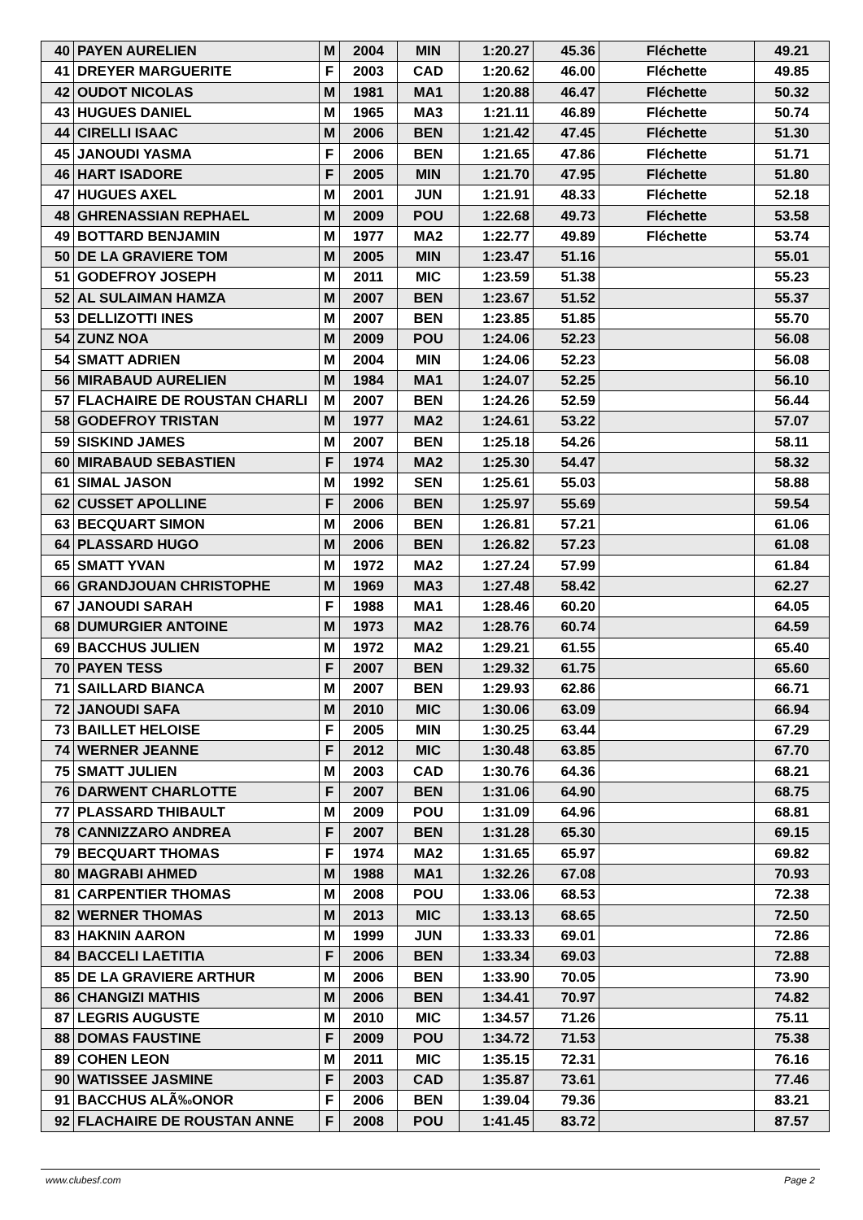| 40 | PAYEN AURELIEN | M | 2004 | MIN | 1:20.27 | 45.36 | Fléchette | 49.21 |
| 41 | DREYER MARGUERITE | F | 2003 | CAD | 1:20.62 | 46.00 | Fléchette | 49.85 |
| 42 | OUDOT NICOLAS | M | 1981 | MA1 | 1:20.88 | 46.47 | Fléchette | 50.32 |
| 43 | HUGUES DANIEL | M | 1965 | MA3 | 1:21.11 | 46.89 | Fléchette | 50.74 |
| 44 | CIRELLI ISAAC | M | 2006 | BEN | 1:21.42 | 47.45 | Fléchette | 51.30 |
| 45 | JANOUDI YASMA | F | 2006 | BEN | 1:21.65 | 47.86 | Fléchette | 51.71 |
| 46 | HART ISADORE | F | 2005 | MIN | 1:21.70 | 47.95 | Fléchette | 51.80 |
| 47 | HUGUES AXEL | M | 2001 | JUN | 1:21.91 | 48.33 | Fléchette | 52.18 |
| 48 | GHRENASSIAN REPHAEL | M | 2009 | POU | 1:22.68 | 49.73 | Fléchette | 53.58 |
| 49 | BOTTARD BENJAMIN | M | 1977 | MA2 | 1:22.77 | 49.89 | Fléchette | 53.74 |
| 50 | DE LA GRAVIERE TOM | M | 2005 | MIN | 1:23.47 | 51.16 | | 55.01 |
| 51 | GODEFROY JOSEPH | M | 2011 | MIC | 1:23.59 | 51.38 | | 55.23 |
| 52 | AL SULAIMAN HAMZA | M | 2007 | BEN | 1:23.67 | 51.52 | | 55.37 |
| 53 | DELLIZOTTI INES | M | 2007 | BEN | 1:23.85 | 51.85 | | 55.70 |
| 54 | ZUNZ NOA | M | 2009 | POU | 1:24.06 | 52.23 | | 56.08 |
| 54 | SMATT ADRIEN | M | 2004 | MIN | 1:24.06 | 52.23 | | 56.08 |
| 56 | MIRABAUD AURELIEN | M | 1984 | MA1 | 1:24.07 | 52.25 | | 56.10 |
| 57 | FLACHAIRE DE ROUSTAN CHARLI | M | 2007 | BEN | 1:24.26 | 52.59 | | 56.44 |
| 58 | GODEFROY TRISTAN | M | 1977 | MA2 | 1:24.61 | 53.22 | | 57.07 |
| 59 | SISKIND JAMES | M | 2007 | BEN | 1:25.18 | 54.26 | | 58.11 |
| 60 | MIRABAUD SEBASTIEN | F | 1974 | MA2 | 1:25.30 | 54.47 | | 58.32 |
| 61 | SIMAL JASON | M | 1992 | SEN | 1:25.61 | 55.03 | | 58.88 |
| 62 | CUSSET APOLLINE | F | 2006 | BEN | 1:25.97 | 55.69 | | 59.54 |
| 63 | BECQUART SIMON | M | 2006 | BEN | 1:26.81 | 57.21 | | 61.06 |
| 64 | PLASSARD HUGO | M | 2006 | BEN | 1:26.82 | 57.23 | | 61.08 |
| 65 | SMATT YVAN | M | 1972 | MA2 | 1:27.24 | 57.99 | | 61.84 |
| 66 | GRANDJOUAN CHRISTOPHE | M | 1969 | MA3 | 1:27.48 | 58.42 | | 62.27 |
| 67 | JANOUDI SARAH | F | 1988 | MA1 | 1:28.46 | 60.20 | | 64.05 |
| 68 | DUMURGIER ANTOINE | M | 1973 | MA2 | 1:28.76 | 60.74 | | 64.59 |
| 69 | BACCHUS JULIEN | M | 1972 | MA2 | 1:29.21 | 61.55 | | 65.40 |
| 70 | PAYEN TESS | F | 2007 | BEN | 1:29.32 | 61.75 | | 65.60 |
| 71 | SAILLARD BIANCA | M | 2007 | BEN | 1:29.93 | 62.86 | | 66.71 |
| 72 | JANOUDI SAFA | M | 2010 | MIC | 1:30.06 | 63.09 | | 66.94 |
| 73 | BAILLET HELOISE | F | 2005 | MIN | 1:30.25 | 63.44 | | 67.29 |
| 74 | WERNER JEANNE | F | 2012 | MIC | 1:30.48 | 63.85 | | 67.70 |
| 75 | SMATT JULIEN | M | 2003 | CAD | 1:30.76 | 64.36 | | 68.21 |
| 76 | DARWENT CHARLOTTE | F | 2007 | BEN | 1:31.06 | 64.90 | | 68.75 |
| 77 | PLASSARD THIBAULT | M | 2009 | POU | 1:31.09 | 64.96 | | 68.81 |
| 78 | CANNIZZARO ANDREA | F | 2007 | BEN | 1:31.28 | 65.30 | | 69.15 |
| 79 | BECQUART THOMAS | F | 1974 | MA2 | 1:31.65 | 65.97 | | 69.82 |
| 80 | MAGRABI AHMED | M | 1988 | MA1 | 1:32.26 | 67.08 | | 70.93 |
| 81 | CARPENTIER THOMAS | M | 2008 | POU | 1:33.06 | 68.53 | | 72.38 |
| 82 | WERNER THOMAS | M | 2013 | MIC | 1:33.13 | 68.65 | | 72.50 |
| 83 | HAKNIN AARON | M | 1999 | JUN | 1:33.33 | 69.01 | | 72.86 |
| 84 | BACCELI LAETITIA | F | 2006 | BEN | 1:33.34 | 69.03 | | 72.88 |
| 85 | DE LA GRAVIERE ARTHUR | M | 2006 | BEN | 1:33.90 | 70.05 | | 73.90 |
| 86 | CHANGIZI MATHIS | M | 2006 | BEN | 1:34.41 | 70.97 | | 74.82 |
| 87 | LEGRIS AUGUSTE | M | 2010 | MIC | 1:34.57 | 71.26 | | 75.11 |
| 88 | DOMAS FAUSTINE | F | 2009 | POU | 1:34.72 | 71.53 | | 75.38 |
| 89 | COHEN LEON | M | 2011 | MIC | 1:35.15 | 72.31 | | 76.16 |
| 90 | WATISSEE JASMINE | F | 2003 | CAD | 1:35.87 | 73.61 | | 77.46 |
| 91 | BACCHUS ALÃ‰ONOR | F | 2006 | BEN | 1:39.04 | 79.36 | | 83.21 |
| 92 | FLACHAIRE DE ROUSTAN ANNE | F | 2008 | POU | 1:41.45 | 83.72 | | 87.57 |
www.clubesf.com Page 2